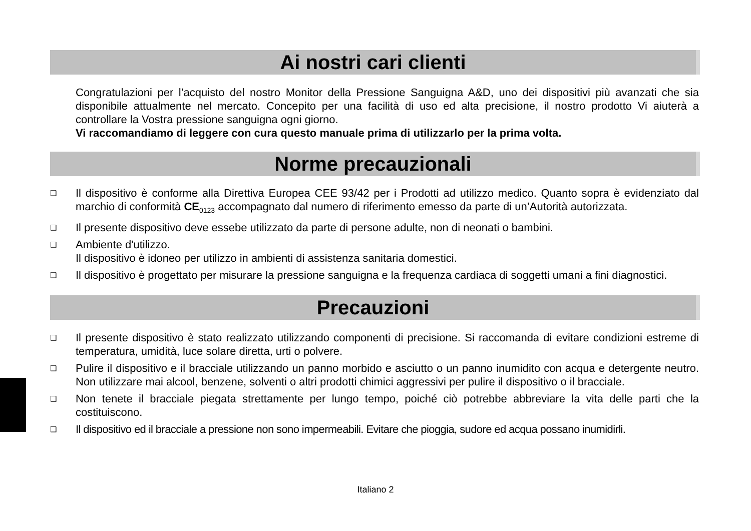Ai nostri cari clienti
Congratulazioni per l’acquisto del nostro Monitor della Pressione Sanguigna A&D, uno dei dispositivi più avanzati che sia disponibile attualmente nel mercato. Concepito per una facilità di uso ed alta precisione, il nostro prodotto Vi aiuterà a controllare la Vostra pressione sanguigna ogni giorno.
Vi raccomandiamo di leggere con cura questo manuale prima di utilizzarlo per la prima volta.
Norme precauzionali
❑ Il dispositivo è conforme alla Direttiva Europea CEE 93/42 per i Prodotti ad utilizzo medico. Quanto sopra è evidenziato dal marchio di conformità CE<sub>0123</sub> accompagnato dal numero di riferimento emesso da parte di un’Autorità autorizzata.
❑ Il presente dispositivo deve essebe utilizzato da parte di persone adulte, non di neonati o bambini.
❑ Ambiente d'utilizzo.
Il dispositivo è idoneo per utilizzo in ambienti di assistenza sanitaria domestici.
❑ Il dispositivo è progettato per misurare la pressione sanguigna e la frequenza cardiaca di soggetti umani a fini diagnostici.
Precauzioni
❑ Il presente dispositivo è stato realizzato utilizzando componenti di precisione. Si raccomanda di evitare condizioni estreme di temperatura, umidità, luce solare diretta, urti o polvere.
❑ Pulire il dispositivo e il bracciale utilizzando un panno morbido e asciutto o un panno inumidito con acqua e detergente neutro. Non utilizzare mai alcool, benzene, solventi o altri prodotti chimici aggressivi per pulire il dispositivo o il bracciale.
❑ Non tenete il bracciale piegata strettamente per lungo tempo, poiché ciò potrebbe abbreviare la vita delle parti che la costituiscono.
❑ Il dispositivo ed il bracciale a pressione non sono impermeabili. Evitare che pioggia, sudore ed acqua possano inumidirli.
Italiano 2